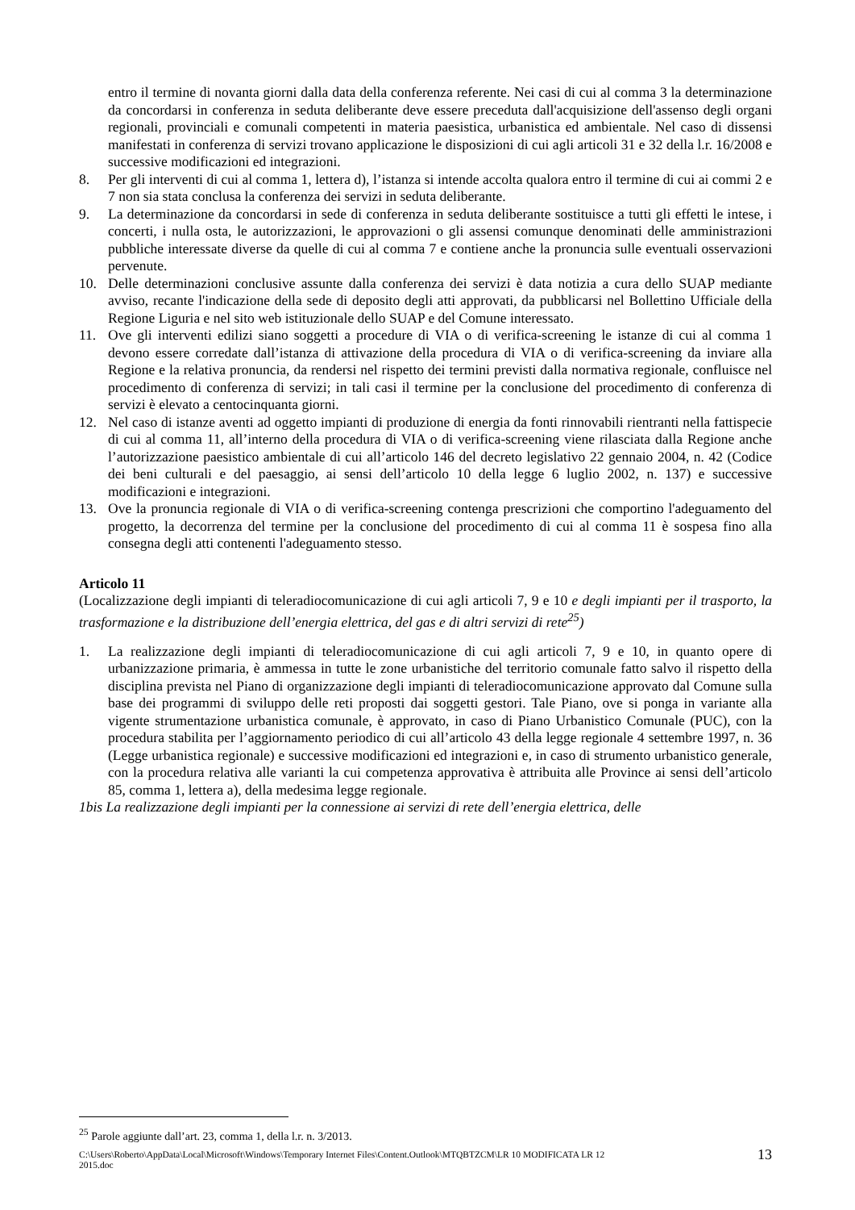entro il termine di novanta giorni dalla data della conferenza referente. Nei casi di cui al comma 3 la determinazione da concordarsi in conferenza in seduta deliberante deve essere preceduta dall'acquisizione dell'assenso degli organi regionali, provinciali e comunali competenti in materia paesistica, urbanistica ed ambientale. Nel caso di dissensi manifestati in conferenza di servizi trovano applicazione le disposizioni di cui agli articoli 31 e 32 della l.r. 16/2008 e successive modificazioni ed integrazioni.
8. Per gli interventi di cui al comma 1, lettera d), l’istanza si intende accolta qualora entro il termine di cui ai commi 2 e 7 non sia stata conclusa la conferenza dei servizi in seduta deliberante.
9. La determinazione da concordarsi in sede di conferenza in seduta deliberante sostituisce a tutti gli effetti le intese, i concerti, i nulla osta, le autorizzazioni, le approvazioni o gli assensi comunque denominati delle amministrazioni pubbliche interessate diverse da quelle di cui al comma 7 e contiene anche la pronuncia sulle eventuali osservazioni pervenute.
10. Delle determinazioni conclusive assunte dalla conferenza dei servizi è data notizia a cura dello SUAP mediante avviso, recante l'indicazione della sede di deposito degli atti approvati, da pubblicarsi nel Bollettino Ufficiale della Regione Liguria e nel sito web istituzionale dello SUAP e del Comune interessato.
11. Ove gli interventi edilizi siano soggetti a procedure di VIA o di verifica-screening le istanze di cui al comma 1 devono essere corredate dall’istanza di attivazione della procedura di VIA o di verifica-screening da inviare alla Regione e la relativa pronuncia, da rendersi nel rispetto dei termini previsti dalla normativa regionale, confluisce nel procedimento di conferenza di servizi; in tali casi il termine per la conclusione del procedimento di conferenza di servizi è elevato a centocinquanta giorni.
12. Nel caso di istanze aventi ad oggetto impianti di produzione di energia da fonti rinnovabili rientranti nella fattispecie di cui al comma 11, all’interno della procedura di VIA o di verifica-screening viene rilasciata dalla Regione anche l’autorizzazione paesistico ambientale di cui all’articolo 146 del decreto legislativo 22 gennaio 2004, n. 42 (Codice dei beni culturali e del paesaggio, ai sensi dell’articolo 10 della legge 6 luglio 2002, n. 137) e successive modificazioni e integrazioni.
13. Ove la pronuncia regionale di VIA o di verifica-screening contenga prescrizioni che comportino l'adeguamento del progetto, la decorrenza del termine per la conclusione del procedimento di cui al comma 11 è sospesa fino alla consegna degli atti contenenti l'adeguamento stesso.
Articolo 11
(Localizzazione degli impianti di teleradiocomunicazione di cui agli articoli 7, 9 e 10 e degli impianti per il trasporto, la trasformazione e la distribuzione dell’energia elettrica, del gas e di altri servizi di rete<sup>25</sup>)
1. La realizzazione degli impianti di teleradiocomunicazione di cui agli articoli 7, 9 e 10, in quanto opere di urbanizzazione primaria, è ammessa in tutte le zone urbanistiche del territorio comunale fatto salvo il rispetto della disciplina prevista nel Piano di organizzazione degli impianti di teleradiocomunicazione approvato dal Comune sulla base dei programmi di sviluppo delle reti proposti dai soggetti gestori. Tale Piano, ove si ponga in variante alla vigente strumentazione urbanistica comunale, è approvato, in caso di Piano Urbanistico Comunale (PUC), con la procedura stabilita per l’aggiornamento periodico di cui all’articolo 43 della legge regionale 4 settembre 1997, n. 36 (Legge urbanistica regionale) e successive modificazioni ed integrazioni e, in caso di strumento urbanistico generale, con la procedura relativa alle varianti la cui competenza approvativa è attribuita alle Province ai sensi dell’articolo 85, comma 1, lettera a), della medesima legge regionale.
1bis La realizzazione degli impianti per la connessione ai servizi di rete dell’energia elettrica, delle
<sup>25</sup> Parole aggiunte dall’art. 23, comma 1, della l.r. n. 3/2013.
C:\Users\Roberto\AppData\Local\Microsoft\Windows\Temporary Internet Files\Content.Outlook\MTQBTZCM\LR 10 MODIFICATA LR 12
2015.doc 13